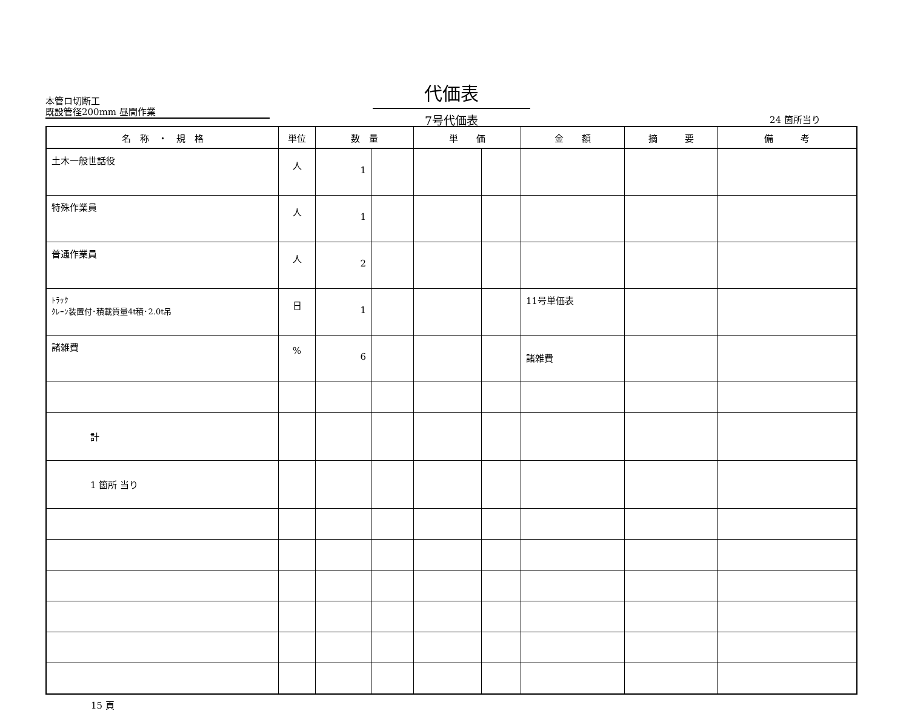本管ロ切断工
既設管径200mm 昼間作業
代価表
7号代価表
24 箇所当り
| 名 称 ・ 規 格 | 単位 | 数 量 | | 単 価 | | 金 額 | 摘 要 | 備 考 |
| --- | --- | --- | --- | --- | --- | --- | --- | --- |
| 土木一般世話役 | 人 | 1 | | | | | | |
| 特殊作業員 | 人 | 1 | | | | | | |
| 普通作業員 | 人 | 2 | | | | | | |
| ﾄﾗｯｸ ｸﾚｰﾝ装置付･積載質量4t積･2.0t吊 | 日 | 1 | | | | 11号単価表 | | |
| 諸雑費 | % | 6 | | | | 諸雑費 | | |
| 計 | | | | | | | | |
| 1 箇所 当り | | | | | | | | |
15 頁